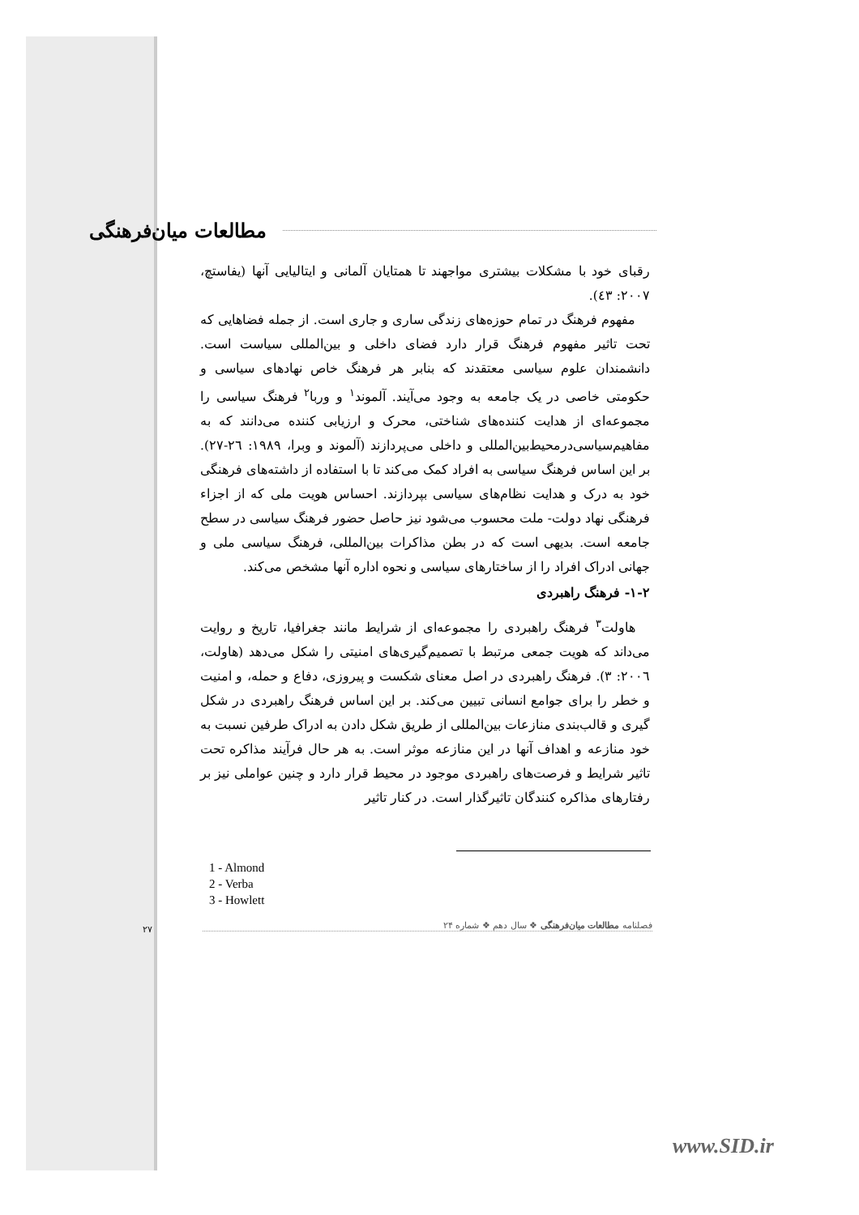مطالعات میان‌فرهنگی
رقبای خود با مشکلات بیشتری مواجهند تا همتایان آلمانی و ایتالیایی آنها (یفاستچ، ۲۰۰۷: ٤٣).
مفهوم فرهنگ در تمام حوزه‌های زندگی ساری و جاری است. از جمله فضاهایی که تحت تاثیر مفهوم فرهنگ قرار دارد فضای داخلی و بین‌المللی سیاست است. دانشمندان علوم سیاسی معتقدند که بنابر هر فرهنگ خاص نهادهای سیاسی و حکومتی خاصی در یک جامعه به وجود می‌آیند. آلموند<sup>۱</sup> و وربا<sup>۲</sup> فرهنگ سیاسی را مجموعه‌ای از هدایت کننده‌های شناختی، محرک و ارزیابی کننده می‌دانند که به مفاهیم‌سیاسی‌درمحیط‌بین‌المللی و داخلی می‌پردازند (آلموند و وبرا، ۱۹۸۹: ٢٦-٢٧). بر این اساس فرهنگ سیاسی به افراد کمک می‌کند تا با استفاده از داشته‌های فرهنگی خود به درک و هدایت نظام‌های سیاسی بپردازند. احساس هویت ملی که از اجزاء فرهنگی نهاد دولت- ملت محسوب می‌شود نیز حاصل حضور فرهنگ سیاسی در سطح جامعه است. بدیهی است که در بطن مذاکرات بین‌المللی، فرهنگ سیاسی ملی و جهانی ادراک افراد را از ساختارهای سیاسی و نحوه اداره آنها مشخص می‌کند.
۱-۲- فرهنگ راهبردی
هاولت<sup>۳</sup> فرهنگ راهبردی را مجموعه‌ای از شرایط مانند جغرافیا، تاریخ و روایت می‌داند که هویت جمعی مرتبط با تصمیم‌گیری‌های امنیتی را شکل می‌دهد (هاولت، ٢٠٠٦: ٣). فرهنگ راهبردی در اصل معنای شکست و پیروزی، دفاع و حمله، و امنیت و خطر را برای جوامع انسانی تبیین می‌کند. بر این اساس فرهنگ راهبردی در شکل گیری و قالب‌بندی منازعات بین‌المللی از طریق شکل دادن به ادراک طرفین نسبت به خود منازعه و اهداف آنها در این منازعه موثر است. به هر حال فرآیند مذاکره تحت تاثیر شرایط و فرصت‌های راهبردی موجود در محیط قرار دارد و چنین عواملی نیز بر رفتارهای مذاکره کنندگان تاثیرگذار است. در کنار تاثیر
1 - Almond
2 - Verba
3 - Howlett
فصلنامه مطالعات میان‌فرهنگی ❖ سال دهم ❖ شماره ۲۴
۲۷
www.SID.ir